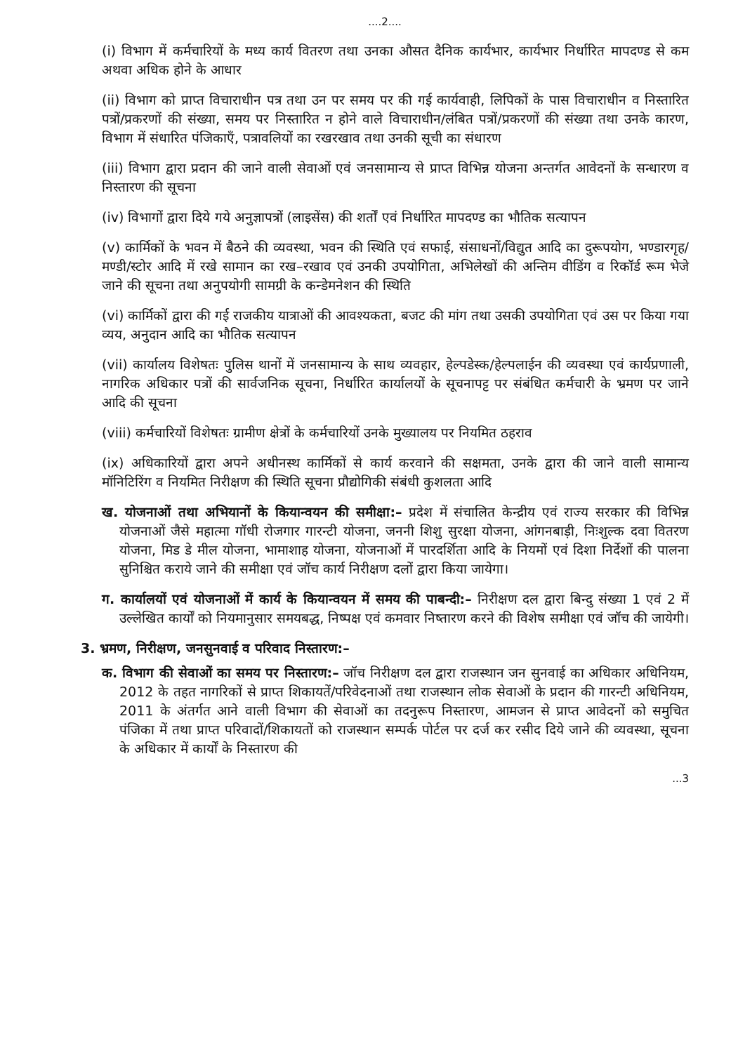....2....
(i) विभाग में कर्मचारियों के मध्य कार्य वितरण तथा उनका औसत दैनिक कार्यभार, कार्यभार निर्धारित मापदण्ड से कम अथवा अधिक होने के आधार
(ii) विभाग को प्राप्त विचाराधीन पत्र तथा उन पर समय पर की गई कार्यवाही, लिपिकों के पास विचाराधीन व निस्तारित पत्रों/प्रकरणों की संख्या, समय पर निस्तारित न होने वाले विचाराधीन/लंबित पत्रों/प्रकरणों की संख्या तथा उनके कारण, विभाग में संधारित पंजिकाएँ, पत्रावलियों का रखरखाव तथा उनकी सूची का संधारण
(iii) विभाग द्वारा प्रदान की जाने वाली सेवाओं एवं जनसामान्य से प्राप्त विभिन्न योजना अन्तर्गत आवेदनों के सन्धारण व निस्तारण की सूचना
(iv) विभागों द्वारा दिये गये अनुज्ञापत्रों (लाइसेंस) की शर्तों एवं निर्धारित मापदण्ड का भौतिक सत्यापन
(v) कार्मिकों के भवन में बैठने की व्यवस्था, भवन की स्थिति एवं सफाई, संसाधनों/विद्युत आदि का दुरूपयोग, भण्डारगृह/मण्डी/स्टोर आदि में रखे सामान का रख–रखाव एवं उनकी उपयोगिता, अभिलेखों की अन्तिम वीडिंग व रिकॉर्ड रूम भेजे जाने की सूचना तथा अनुपयोगी सामग्री के कन्डेमनेशन की स्थिति
(vi) कार्मिकों द्वारा की गई राजकीय यात्राओं की आवश्यकता, बजट की मांग तथा उसकी उपयोगिता एवं उस पर किया गया व्यय, अनुदान आदि का भौतिक सत्यापन
(vii) कार्यालय विशेषतः पुलिस थानों में जनसामान्य के साथ व्यवहार, हेल्पडेस्क/हेल्पलाईन की व्यवस्था एवं कार्यप्रणाली, नागरिक अधिकार पत्रों की सार्वजनिक सूचना, निर्धारित कार्यालयों के सूचनापट्ट पर संबंधित कर्मचारी के भ्रमण पर जाने आदि की सूचना
(viii) कर्मचारियों विशेषतः ग्रामीण क्षेत्रों के कर्मचारियों उनके मुख्यालय पर नियमित ठहराव
(ix) अधिकारियों द्वारा अपने अधीनस्थ कार्मिकों से कार्य करवाने की सक्षमता, उनके द्वारा की जाने वाली सामान्य मॉनिटिरिंग व नियमित निरीक्षण की स्थिति सूचना प्रौद्योगिकी संबंधी कुशलता आदि
ख. योजनाओं तथा अभियानों के कियान्वयन की समीक्षा:– प्रदेश में संचालित केन्द्रीय एवं राज्य सरकार की विभिन्न योजनाओं जैसे महात्मा गॉधी रोजगार गारन्टी योजना, जननी शिशु सुरक्षा योजना, आंगनबाड़ी, निःशुल्क दवा वितरण योजना, मिड डे मील योजना, भामाशाह योजना, योजनाओं में पारदर्शिता आदि के नियमों एवं दिशा निर्देशों की पालना सुनिश्चित कराये जाने की समीक्षा एवं जॉच कार्य निरीक्षण दलों द्वारा किया जायेगा।
ग. कार्यालयों एवं योजनाओं में कार्य के कियान्वयन में समय की पाबन्दी:– निरीक्षण दल द्वारा बिन्दु संख्या 1 एवं 2 में उल्लेखित कार्यों को नियमानुसार समयबद्ध, निष्पक्ष एवं कमवार निष्तारण करने की विशेष समीक्षा एवं जॉच की जायेगी।
3. भ्रमण, निरीक्षण, जनसुनवाई व परिवाद निस्तारण:–
क. विभाग की सेवाओं का समय पर निस्तारण:– जॉच निरीक्षण दल द्वारा राजस्थान जन सुनवाई का अधिकार अधिनियम, 2012 के तहत नागरिकों से प्राप्त शिकायतें/परिवेदनाओं तथा राजस्थान लोक सेवाओं के प्रदान की गारन्टी अधिनियम, 2011 के अंतर्गत आने वाली विभाग की सेवाओं का तदनुरूप निस्तारण, आमजन से प्राप्त आवेदनों को समुचित पंजिका में तथा प्राप्त परिवादों/शिकायतों को राजस्थान सम्पर्क पोर्टल पर दर्ज कर रसीद दिये जाने की व्यवस्था, सूचना के अधिकार में कार्यों के निस्तारण की
...3